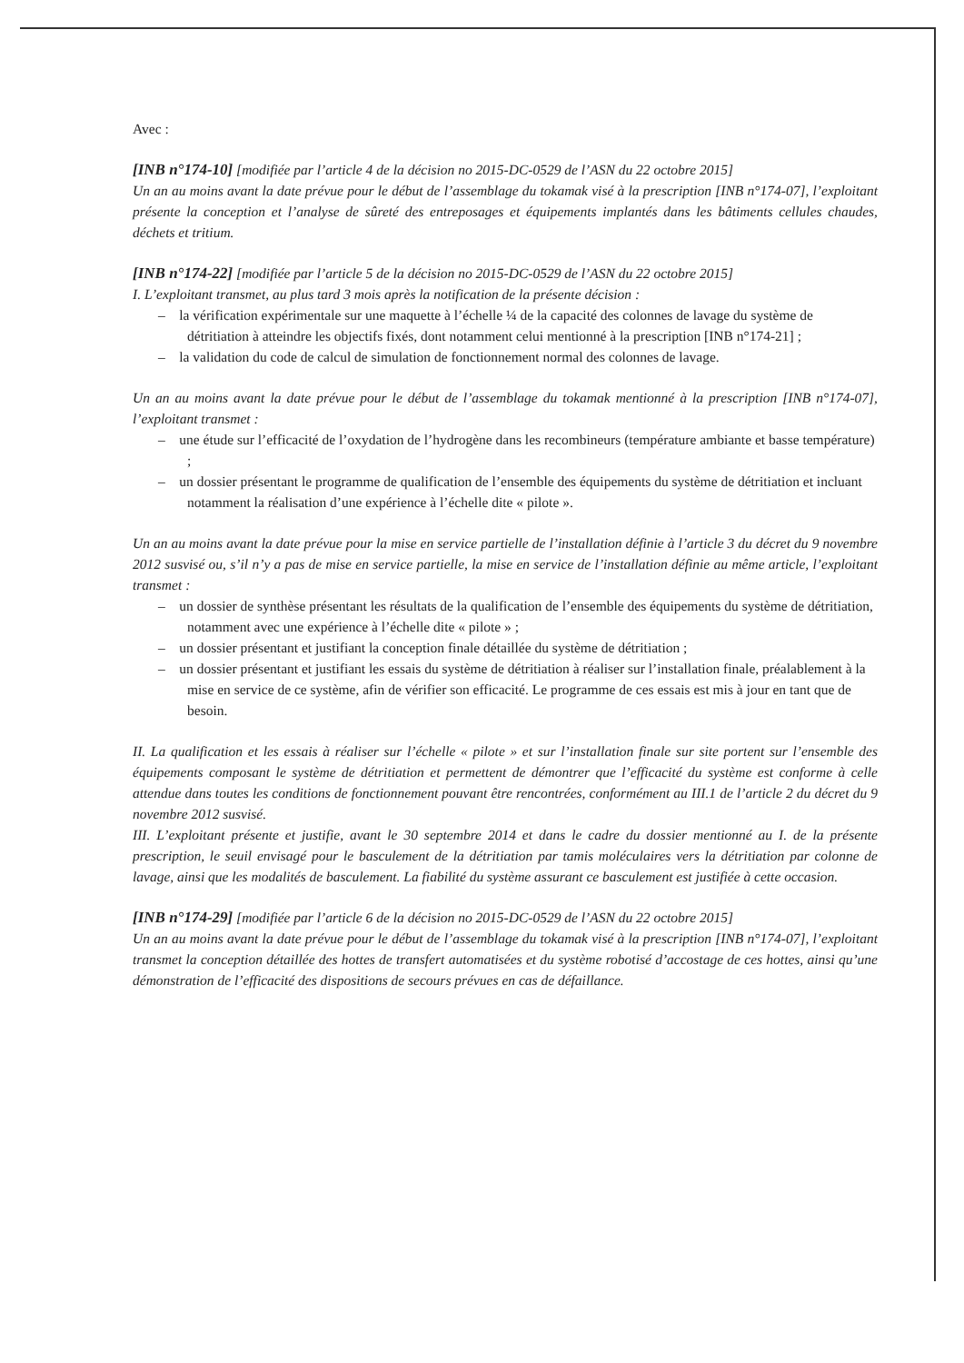Avec :
[INB n°174-10] [modifiée par l’article 4 de la décision no 2015-DC-0529 de l’ASN du 22 octobre 2015]
Un an au moins avant la date prévue pour le début de l’assemblage du tokamak visé à la prescription [INB n°174-07], l’exploitant présente la conception et l’analyse de sûreté des entreposages et équipements implantés dans les bâtiments cellules chaudes, déchets et tritium.
[INB n°174-22] [modifiée par l’article 5 de la décision no 2015-DC-0529 de l’ASN du 22 octobre 2015]
I. L’exploitant transmet, au plus tard 3 mois après la notification de la présente décision :
– la vérification expérimentale sur une maquette à l’échelle ¼ de la capacité des colonnes de lavage du système de détritiation à atteindre les objectifs fixés, dont notamment celui mentionné à la prescription [INB n°174-21] ;
– la validation du code de calcul de simulation de fonctionnement normal des colonnes de lavage.
Un an au moins avant la date prévue pour le début de l’assemblage du tokamak mentionné à la prescription [INB n°174-07], l’exploitant transmet :
– une étude sur l’efficacité de l’oxydation de l’hydrogène dans les recombineurs (température ambiante et basse température) ;
– un dossier présentant le programme de qualification de l’ensemble des équipements du système de détritiation et incluant notamment la réalisation d’une expérience à l’échelle dite « pilote ».
Un an au moins avant la date prévue pour la mise en service partielle de l’installation définie à l’article 3 du décret du 9 novembre 2012 susvisé ou, s’il n’y a pas de mise en service partielle, la mise en service de l’installation définie au même article, l’exploitant transmet :
– un dossier de synthèse présentant les résultats de la qualification de l’ensemble des équipements du système de détritiation, notamment avec une expérience à l’échelle dite « pilote » ;
– un dossier présentant et justifiant la conception finale détaillée du système de détritiation ;
– un dossier présentant et justifiant les essais du système de détritiation à réaliser sur l’installation finale, préalablement à la mise en service de ce système, afin de vérifier son efficacité. Le programme de ces essais est mis à jour en tant que de besoin.
II. La qualification et les essais à réaliser sur l’échelle « pilote » et sur l’installation finale sur site portent sur l’ensemble des équipements composant le système de détritiation et permettent de démontrer que l’efficacité du système est conforme à celle attendue dans toutes les conditions de fonctionnement pouvant être rencontrées, conformément au III.1 de l’article 2 du décret du 9 novembre 2012 susvisé.
III. L’exploitant présente et justifie, avant le 30 septembre 2014 et dans le cadre du dossier mentionné au I. de la présente prescription, le seuil envisagé pour le basculement de la détritiation par tamis moléculaires vers la détritiation par colonne de lavage, ainsi que les modalités de basculement. La fiabilité du système assurant ce basculement est justifiée à cette occasion.
[INB n°174-29] [modifiée par l’article 6 de la décision no 2015-DC-0529 de l’ASN du 22 octobre 2015]
Un an au moins avant la date prévue pour le début de l’assemblage du tokamak visé à la prescription [INB n°174-07], l’exploitant transmet la conception détaillée des hottes de transfert automatisées et du système robotisé d’accostage de ces hottes, ainsi qu’une démonstration de l’efficacité des dispositions de secours prévues en cas de défaillance.